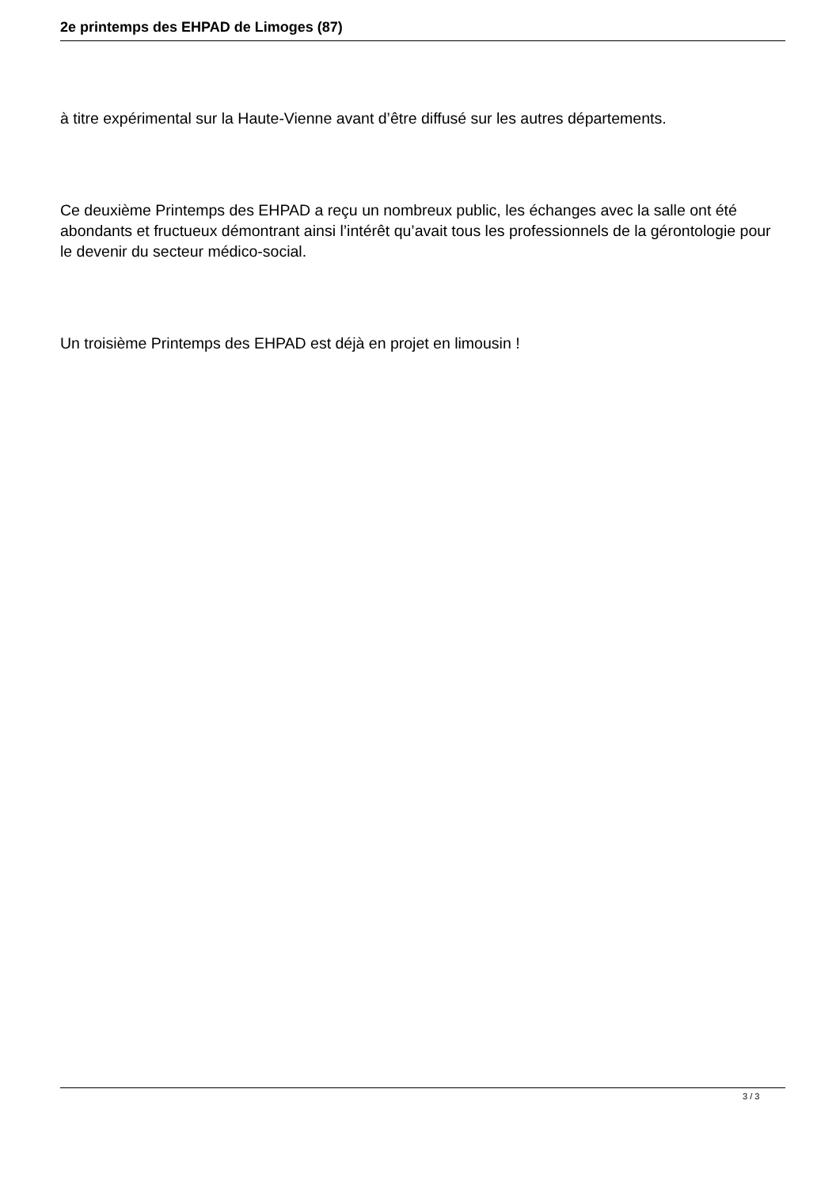2e printemps des EHPAD de Limoges (87)
à titre expérimental sur la Haute-Vienne avant d’être diffusé sur les autres départements.
Ce deuxième Printemps des EHPAD a reçu un nombreux public, les échanges avec la salle ont été abondants et fructueux démontrant ainsi l’intérêt qu’avait tous les professionnels de la gérontologie pour le devenir du secteur médico-social.
Un troisième Printemps des EHPAD est déjà en projet en limousin !
3 / 3